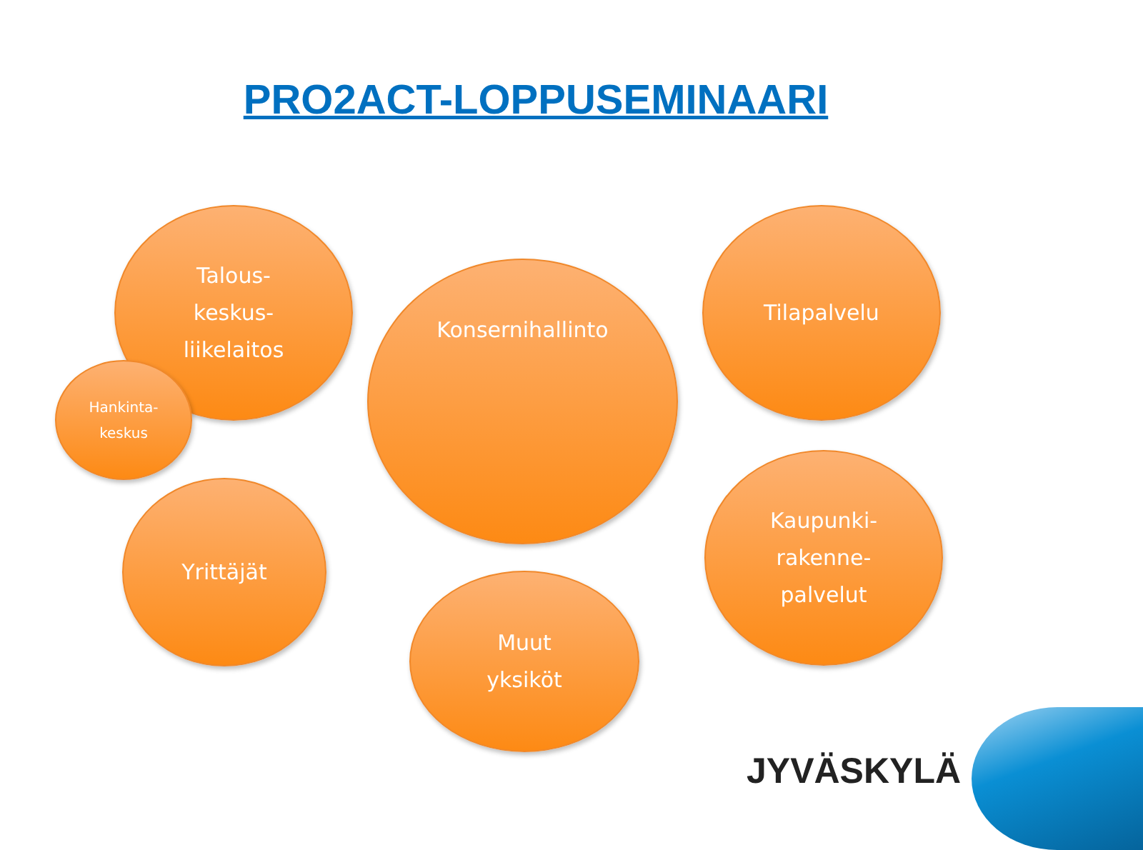PRO2ACT-LOPPUSEMINAARI
Talous-
keskus-
liikelaitos
Hankinta-
keskus
Konsernihallinto
Tilapalvelu
Yrittäjät
Kaupunki-
rakenne-
palvelut
Muut
yksiköt
JYVÄSKYLÄ